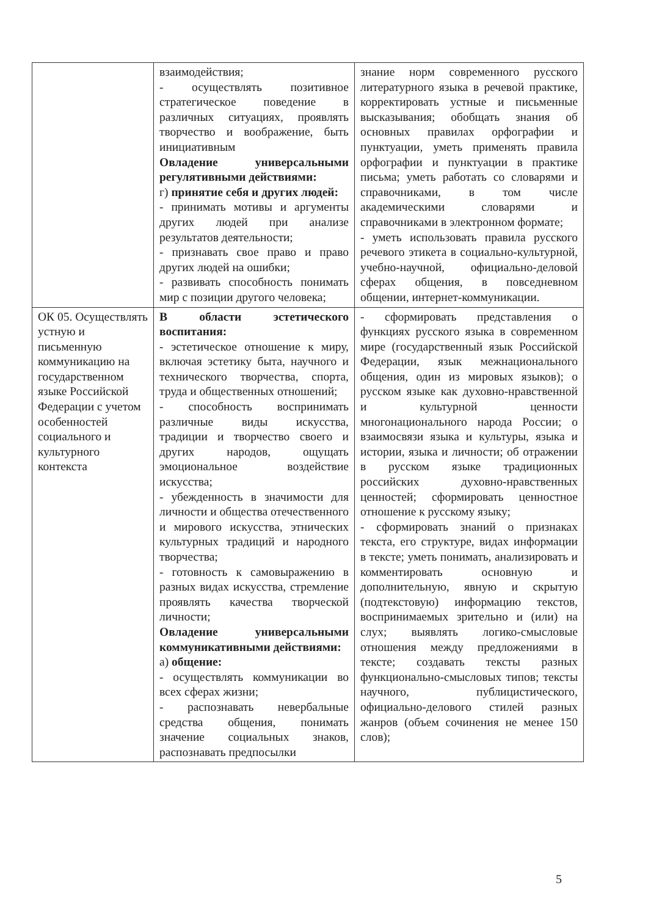| | взаимодействия; - осуществлять позитивное стратегическое поведение в различных ситуациях, проявлять творчество и воображение, быть инициативным Овладение универсальными регулятивными действиями: г) принятие себя и других людей: - принимать мотивы и аргументы других людей при анализе результатов деятельности; - признавать свое право и право других людей на ошибки; - развивать способность понимать мир с позиции другого человека; | знание норм современного русского литературного языка в речевой практике, корректировать устные и письменные высказывания; обобщать знания об основных правилах орфографии и пунктуации, уметь применять правила орфографии и пунктуации в практике письма; уметь работать со словарями и справочниками, в том числе академическими словарями и справочниками в электронном формате; - уметь использовать правила русского речевого этикета в социально-культурной, учебно-научной, официально-деловой сферах общения, в повседневном общении, интернет-коммуникации. |
| ОК 05. Осуществлять устную и письменную коммуникацию на государственном языке Российской Федерации с учетом особенностей социального и культурного контекста | В области эстетического воспитания: - эстетическое отношение к миру, включая эстетику быта, научного и технического творчества, спорта, труда и общественных отношений; - способность воспринимать различные виды искусства, традиции и творчество своего и других народов, ощущать эмоциональное воздействие искусства; - убежденность в значимости для личности и общества отечественного и мирового искусства, этнических культурных традиций и народного творчества; - готовность к самовыражению в разных видах искусства, стремление проявлять качества творческой личности; Овладение универсальными коммуникативными действиями: а) общение: - осуществлять коммуникации во всех сферах жизни; - распознавать невербальные средства общения, понимать значение социальных знаков, распознавать предпосылки | - сформировать представления о функциях русского языка в современном мире (государственный язык Российской Федерации, язык межнационального общения, один из мировых языков); о русском языке как духовно-нравственной и культурной ценности многонационального народа России; о взаимосвязи языка и культуры, языка и истории, языка и личности; об отражении в русском языке традиционных российских духовно-нравственных ценностей; сформировать ценностное отношение к русскому языку; - сформировать знаний о признаках текста, его структуре, видах информации в тексте; уметь понимать, анализировать и комментировать основную и дополнительную, явную и скрытую (подтекстовую) информацию текстов, воспринимаемых зрительно и (или) на слух; выявлять логико-смысловые отношения между предложениями в тексте; создавать тексты разных функционально-смысловых типов; тексты научного, публицистического, официально-делового стилей разных жанров (объем сочинения не менее 150 слов); |
5